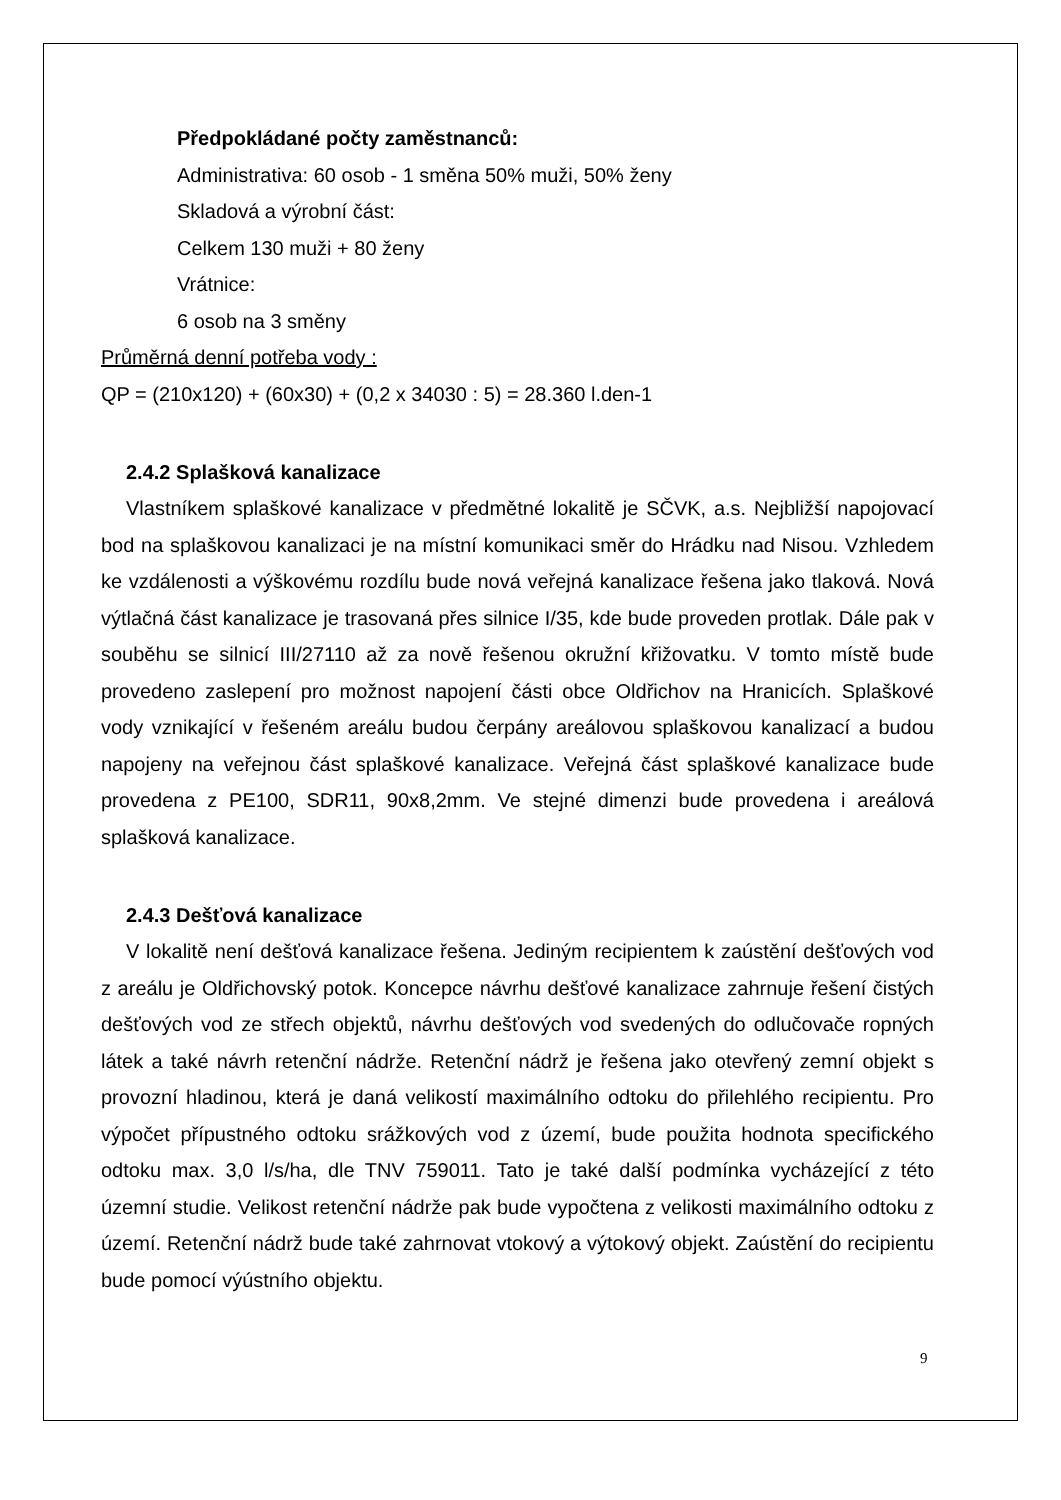Předpokládané počty zaměstnanců:
Administrativa: 60 osob - 1 směna 50% muži, 50% ženy
Skladová a výrobní část:
Celkem 130 muži + 80 ženy
Vrátnice:
6 osob na 3 směny
Průměrná denní potřeba vody :
QP = (210x120) + (60x30) + (0,2 x 34030 : 5) = 28.360 l.den-1
2.4.2 Splašková kanalizace
Vlastníkem splaškové kanalizace v předmětné lokalitě je SČVK, a.s. Nejbližší napojovací bod na splaškovou kanalizaci je na místní komunikaci směr do Hrádku nad Nisou. Vzhledem ke vzdálenosti a výškovému rozdílu bude nová veřejná kanalizace řešena jako tlaková. Nová výtlačná část kanalizace je trasovaná přes silnice I/35, kde bude proveden protlak. Dále pak v souběhu se silnicí III/27110 až za nově řešenou okružní křižovatku. V tomto místě bude provedeno zaslepení pro možnost napojení části obce Oldřichov na Hranicích. Splaškové vody vznikající v řešeném areálu budou čerpány areálovou splaškovou kanalizací a budou napojeny na veřejnou část splaškové kanalizace. Veřejná část splaškové kanalizace bude provedena z PE100, SDR11, 90x8,2mm. Ve stejné dimenzi bude provedena i areálová splašková kanalizace.
2.4.3 Dešťová kanalizace
V lokalitě není dešťová kanalizace řešena. Jediným recipientem k zaústění dešťových vod z areálu je Oldřichovský potok. Koncepce návrhu dešťové kanalizace zahrnuje řešení čistých dešťových vod ze střech objektů, návrhu dešťových vod svedených do odlučovače ropných látek a také návrh retenční nádrže. Retenční nádrž je řešena jako otevřený zemní objekt s provozní hladinou, která je daná velikostí maximálního odtoku do přilehlého recipientu. Pro výpočet přípustného odtoku srážkových vod z území, bude použita hodnota specifického odtoku max. 3,0 l/s/ha, dle TNV 759011. Tato je také další podmínka vycházející z této územní studie. Velikost retenční nádrže pak bude vypočtena z velikosti maximálního odtoku z území. Retenční nádrž bude také zahrnovat vtokový a výtokový objekt. Zaústění do recipientu bude pomocí výústního objektu.
9